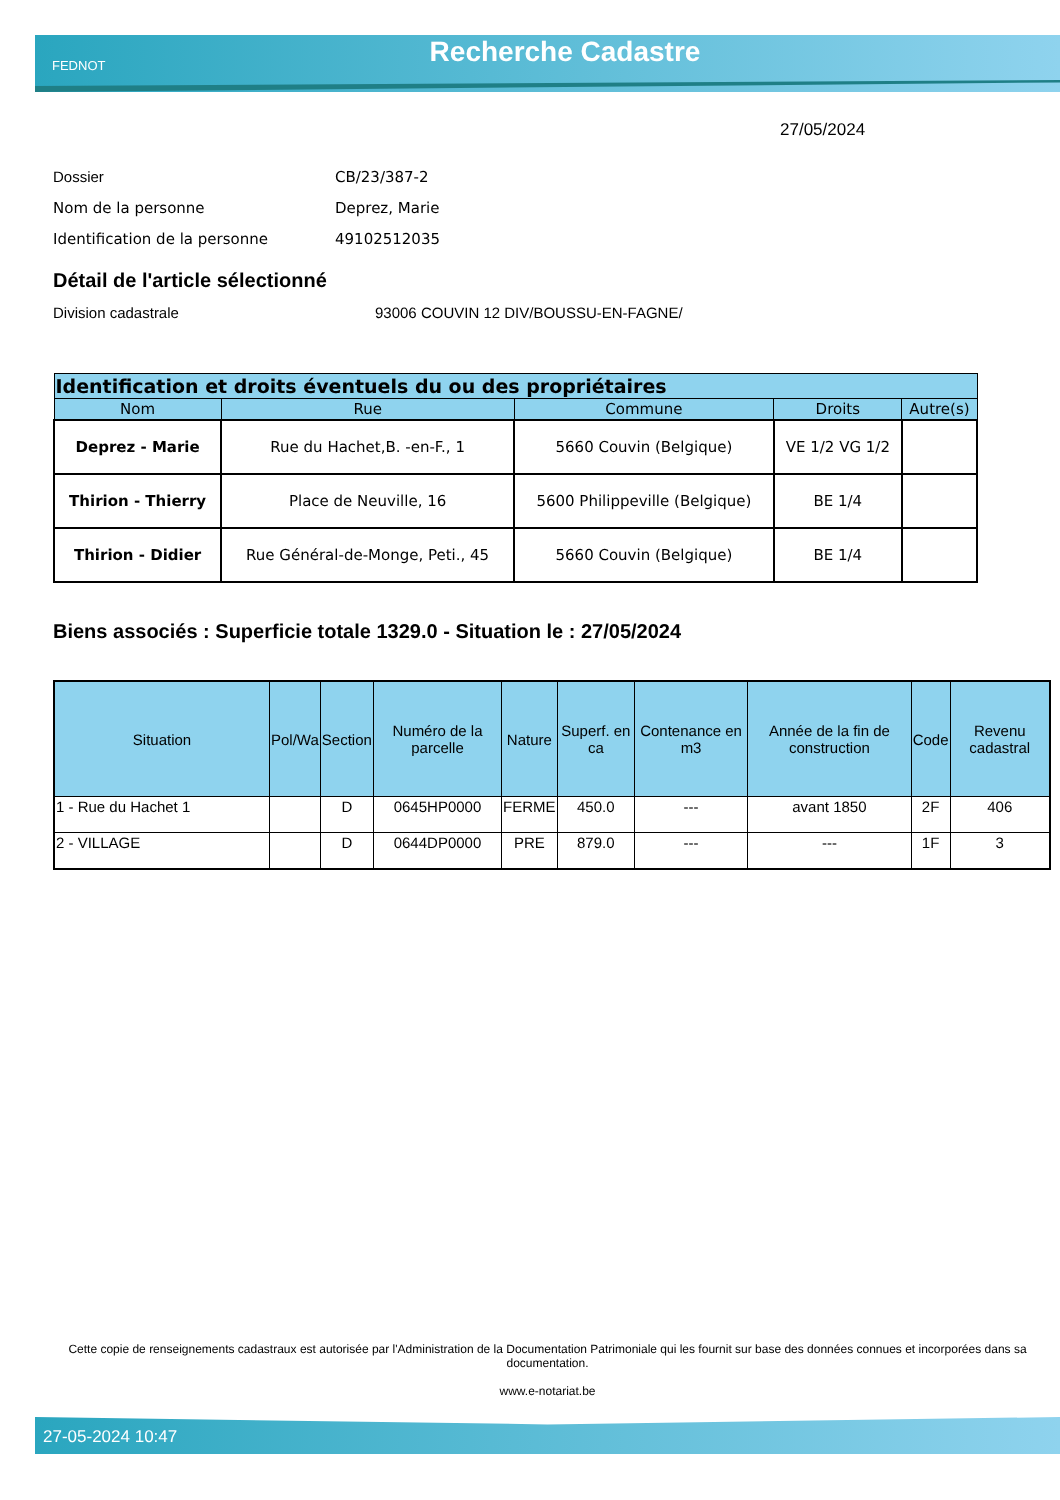FEDNOT Recherche Cadastre
27/05/2024
Dossier CB/23/387-2
Nom de la personne Deprez, Marie
Identification de la personne 49102512035
Détail de l'article sélectionné
Division cadastrale 93006 COUVIN 12 DIV/BOUSSU-EN-FAGNE/
| Identification et droits éventuels du ou des propriétaires | | | | |
| --- | --- | --- | --- | --- |
| Nom | Rue | Commune | Droits | Autre(s) |
| Deprez - Marie | Rue du Hachet,B. -en-F., 1 | 5660 Couvin (Belgique) | VE 1/2 VG 1/2 | |
| Thirion - Thierry | Place de Neuville, 16 | 5600 Philippeville (Belgique) | BE 1/4 | |
| Thirion - Didier | Rue Général-de-Monge, Peti., 45 | 5660 Couvin (Belgique) | BE 1/4 | |
Biens associés : Superficie totale 1329.0 - Situation le : 27/05/2024
| Situation | Pol/Wa | Section | Numéro de la parcelle | Nature | Superf. en ca | Contenance en m3 | Année de la fin de construction | Code | Revenu cadastral |
| --- | --- | --- | --- | --- | --- | --- | --- | --- | --- |
| 1 - Rue du Hachet 1 | | D | 0645HP0000 | FERME | 450.0 | --- | avant 1850 | 2F | 406 |
| 2 - VILLAGE | | D | 0644DP0000 | PRE | 879.0 | --- | --- | 1F | 3 |
Cette copie de renseignements cadastraux est autorisée par l'Administration de la Documentation Patrimoniale qui les fournit sur base des données connues et incorporées dans sa documentation.
www.e-notariat.be
27-05-2024 10:47